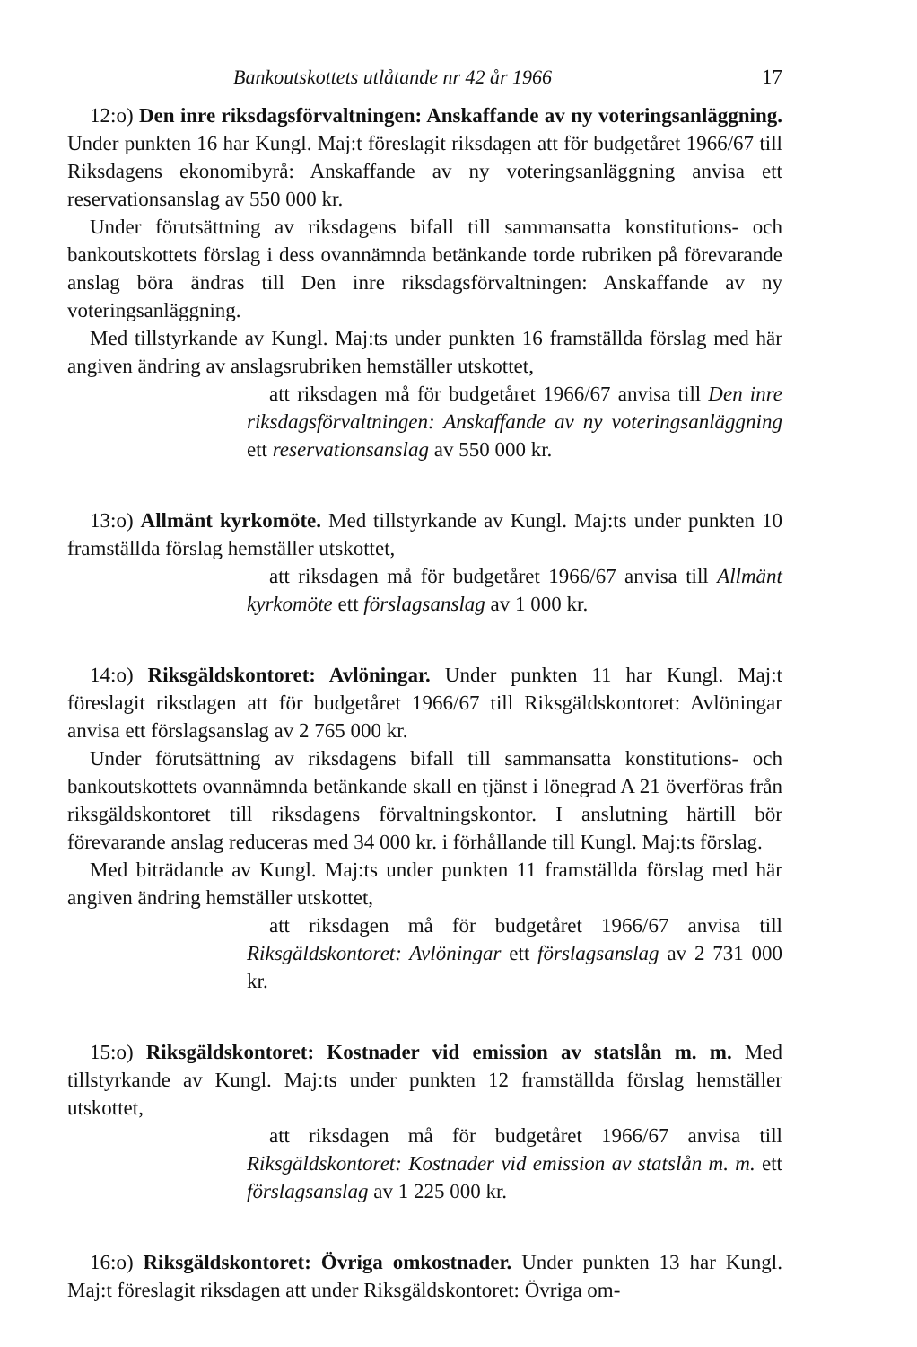Bankoutskottets utlåtande nr 42 år 1966 17
12:o) Den inre riksdagsförvaltningen: Anskaffande av ny voteringsanläggning. Under punkten 16 har Kungl. Maj:t föreslagit riksdagen att för budgetåret 1966/67 till Riksdagens ekonomibyrå: Anskaffande av ny voteringsanläggning anvisa ett reservationsanslag av 550 000 kr.
Under förutsättning av riksdagens bifall till sammansatta konstitutions- och bankoutskottets förslag i dess ovannämnda betänkande torde rubriken på förevarande anslag böra ändras till Den inre riksdagsförvaltningen: Anskaffande av ny voteringsanläggning.
Med tillstyrkande av Kungl. Maj:ts under punkten 16 framställda förslag med här angiven ändring av anslagsrubriken hemställer utskottet,
att riksdagen må för budgetåret 1966/67 anvisa till Den inre riksdagsförvaltningen: Anskaffande av ny voteringsanläggning ett reservationsanslag av 550 000 kr.
13:o) Allmänt kyrkomöte. Med tillstyrkande av Kungl. Maj:ts under punkten 10 framställda förslag hemställer utskottet,
att riksdagen må för budgetåret 1966/67 anvisa till Allmänt kyrkomöte ett förslagsanslag av 1 000 kr.
14:o) Riksgäldskontoret: Avlöningar. Under punkten 11 har Kungl. Maj:t föreslagit riksdagen att för budgetåret 1966/67 till Riksgäldskontoret: Avlöningar anvisa ett förslagsanslag av 2 765 000 kr.
Under förutsättning av riksdagens bifall till sammansatta konstitutions- och bankoutskottets ovannämnda betänkande skall en tjänst i lönegrad A 21 överföras från riksgäldskontoret till riksdagens förvaltningskontor. I anslutning härtill bör förevarande anslag reduceras med 34 000 kr. i förhållande till Kungl. Maj:ts förslag.
Med biträdande av Kungl. Maj:ts under punkten 11 framställda förslag med här angiven ändring hemställer utskottet,
att riksdagen må för budgetåret 1966/67 anvisa till Riksgäldskontoret: Avlöningar ett förslagsanslag av 2 731 000 kr.
15:o) Riksgäldskontoret: Kostnader vid emission av statslån m. m. Med tillstyrkande av Kungl. Maj:ts under punkten 12 framställda förslag hemställer utskottet,
att riksdagen må för budgetåret 1966/67 anvisa till Riksgäldskontoret: Kostnader vid emission av statslån m. m. ett förslagsanslag av 1 225 000 kr.
16:o) Riksgäldskontoret: Övriga omkostnader. Under punkten 13 har Kungl. Maj:t föreslagit riksdagen att under Riksgäldskontoret: Övriga om-